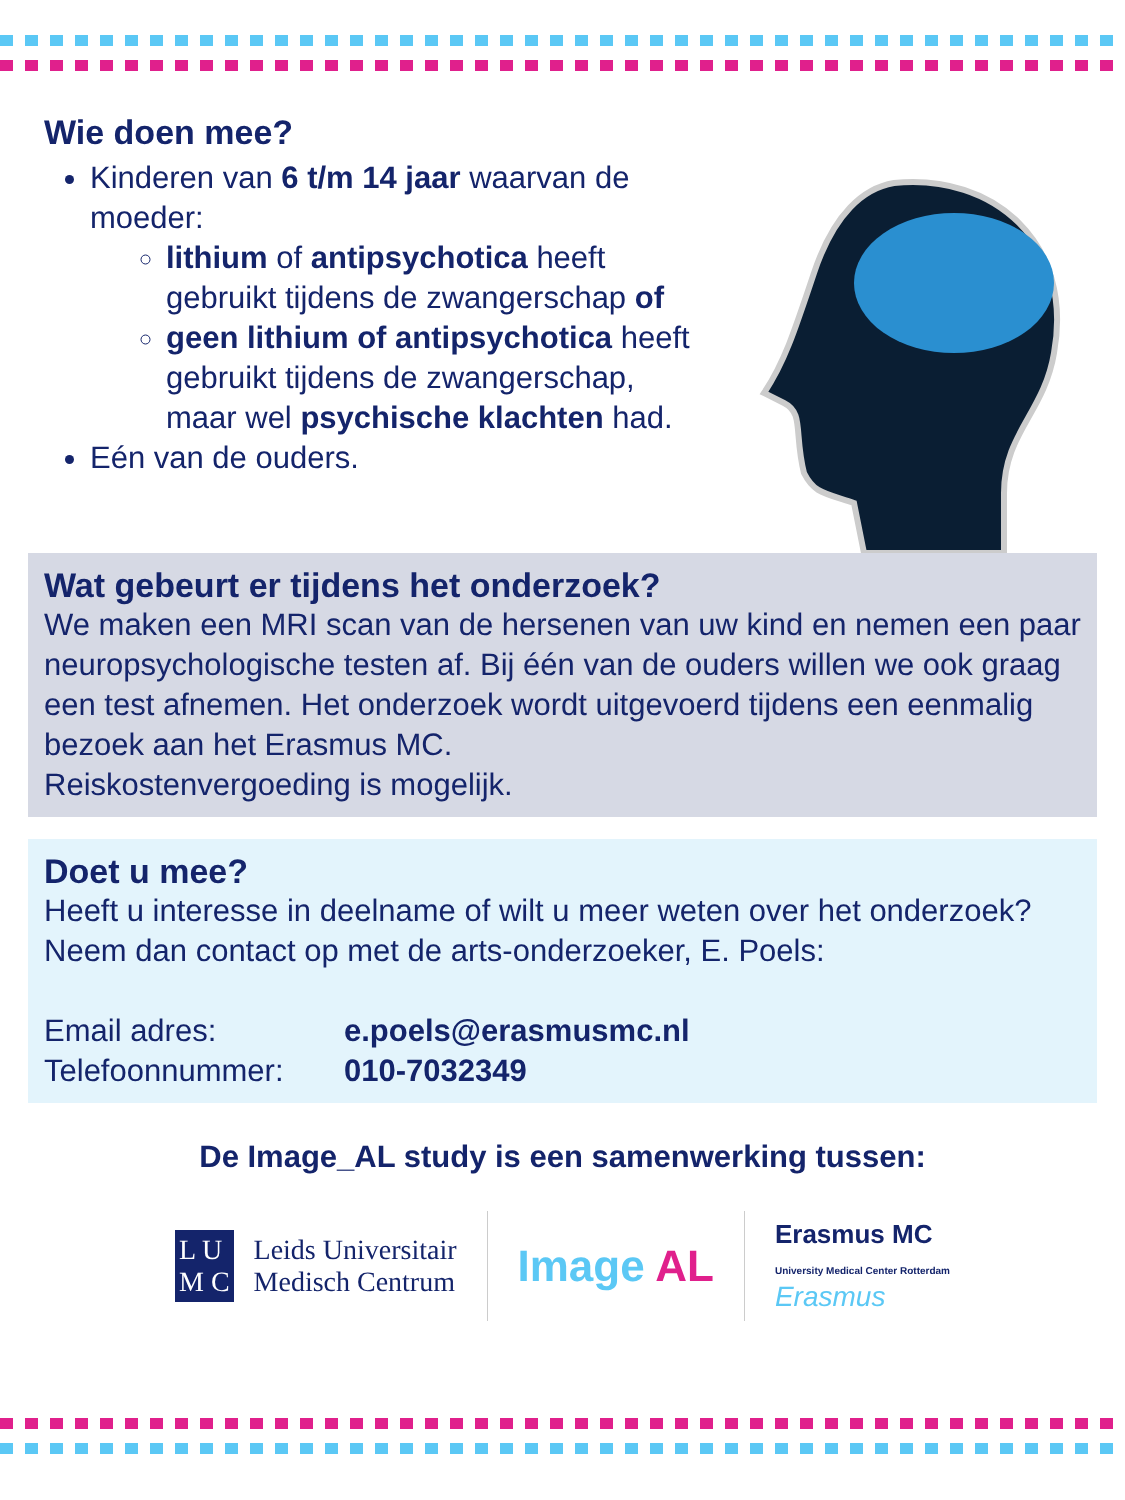Wie doen mee?
Kinderen van 6 t/m 14 jaar waarvan de moeder:
lithium of antipsychotica heeft gebruikt tijdens de zwangerschap of
geen lithium of antipsychotica heeft gebruikt tijdens de zwangerschap, maar wel psychische klachten had.
Eén van de ouders.
Wat gebeurt er tijdens het onderzoek?
We maken een MRI scan van de hersenen van uw kind en nemen een paar neuropsychologische testen af. Bij één van de ouders willen we ook graag een test afnemen. Het onderzoek wordt uitgevoerd tijdens een eenmalig bezoek aan het Erasmus MC.
Reiskostenvergoeding is mogelijk.
Doet u mee?
Heeft u interesse in deelname of wilt u meer weten over het onderzoek? Neem dan contact op met de arts-onderzoeker, E. Poels:
Email adres: e.poels@erasmusmc.nl
Telefoonnummer: 010-7032349
De Image_AL study is een samenwerking tussen:
L U
M C Leids Universitair
Medisch Centrum
Image AL
Erasmus MC
University Medical Center Rotterdam
Erasmus